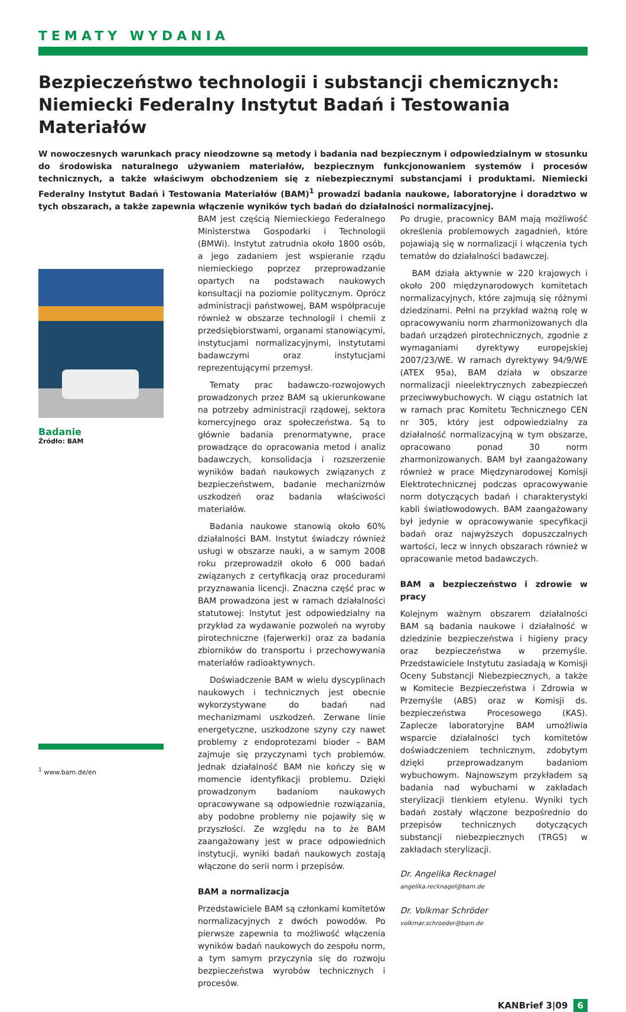TEMATY WYDANIA
Bezpieczeństwo technologii i substancji chemicznych: Niemiecki Federalny Instytut Badań i Testowania Materiałów
W nowoczesnych warunkach pracy nieodzowne są metody i badania nad bezpiecznym i odpowiedzialnym w stosunku do środowiska naturalnego używaniem materiałów, bezpiecznym funkcjonowaniem systemów i procesów technicznych, a także właściwym obchodzeniem się z niebezpiecznymi substancjami i produktami. Niemiecki Federalny Instytut Badań i Testowania Materiałów (BAM)<sup>1</sup> prowadzi badania naukowe, laboratoryjne i doradztwo w tych obszarach, a także zapewnia włączenie wyników tych badań do działalności normalizacyjnej.
Badanie
Źródło: BAM
<sup>1</sup> www.bam.de/en
BAM jest częścią Niemieckiego Federalnego Ministerstwa Gospodarki i Technologii (BMWi). Instytut zatrudnia około 1800 osób, a jego zadaniem jest wspieranie rządu niemieckiego poprzez przeprowadzanie opartych na podstawach naukowych konsultacji na poziomie politycznym. Oprócz administracji państwowej, BAM współpracuje również w obszarze technologii i chemii z przedsiębiorstwami, organami stanowiącymi, instytucjami normalizacyjnymi, instytutami badawczymi oraz instytucjami reprezentującymi przemysł.
Tematy prac badawczo-rozwojowych prowadzonych przez BAM są ukierunkowane na potrzeby administracji rządowej, sektora komercyjnego oraz społeczeństwa. Są to głównie badania prenormatywne, prace prowadzące do opracowania metod i analiz badawczych, konsolidacja i rozszerzenie wyników badań naukowych związanych z bezpieczeństwem, badanie mechanizmów uszkodzeń oraz badania właściwości materiałów.
Badania naukowe stanowią około 60% działalności BAM. Instytut świadczy również usługi w obszarze nauki, a w samym 2008 roku przeprowadził około 6 000 badań związanych z certyfikacją oraz procedurami przyznawania licencji. Znaczna część prac w BAM prowadzona jest w ramach działalności statutowej: Instytut jest odpowiedzialny na przykład za wydawanie pozwoleń na wyroby pirotechniczne (fajerwerki) oraz za badania zbiorników do transportu i przechowywania materiałów radioaktywnych.
Doświadczenie BAM w wielu dyscyplinach naukowych i technicznych jest obecnie wykorzystywane do badań nad mechanizmami uszkodzeń. Zerwane linie energetyczne, uszkodzone szyny czy nawet problemy z endoprotezami bioder – BAM zajmuje się przyczynami tych problemów. Jednak działalność BAM nie kończy się w momencie identyfikacji problemu. Dzięki prowadzonym badaniom naukowych opracowywane są odpowiednie rozwiązania, aby podobne problemy nie pojawiły się w przyszłości. Ze względu na to że BAM zaangażowany jest w prace odpowiednich instytucji, wyniki badań naukowych zostają włączone do serii norm i przepisów.
BAM a normalizacja
Przedstawiciele BAM są członkami komitetów normalizacyjnych z dwóch powodów. Po pierwsze zapewnia to możliwość włączenia wyników badań naukowych do zespołu norm, a tym samym przyczynia się do rozwoju bezpieczeństwa wyrobów technicznych i procesów.
Po drugie, pracownicy BAM mają możliwość określenia problemowych zagadnień, które pojawiają się w normalizacji i włączenia tych tematów do działalności badawczej.
BAM działa aktywnie w 220 krajowych i około 200 międzynarodowych komitetach normalizacyjnych, które zajmują się różnymi dziedzinami. Pełni na przykład ważną rolę w opracowywaniu norm zharmonizowanych dla badań urządzeń pirotechnicznych, zgodnie z wymaganiami dyrektywy europejskiej 2007/23/WE. W ramach dyrektywy 94/9/WE (ATEX 95a), BAM działa w obszarze normalizacji nieelektrycznych zabezpieczeń przeciwwybuchowych. W ciągu ostatnich lat w ramach prac Komitetu Technicznego CEN nr 305, który jest odpowiedzialny za działalność normalizacyjną w tym obszarze, opracowano ponad 30 norm zharmonizowanych. BAM był zaangażowany również w prace Międzynarodowej Komisji Elektrotechnicznej podczas opracowywanie norm dotyczących badań i charakterystyki kabli światłowodowych. BAM zaangażowany był jedynie w opracowywanie specyfikacji badań oraz najwyższych dopuszczalnych wartości, lecz w innych obszarach również w opracowanie metod badawczych.
BAM a bezpieczeństwo i zdrowie w pracy
Kolejnym ważnym obszarem działalności BAM są badania naukowe i działalność w dziedzinie bezpieczeństwa i higieny pracy oraz bezpieczeństwa w przemyśle. Przedstawiciele Instytutu zasiadają w Komisji Oceny Substancji Niebezpiecznych, a także w Komitecie Bezpieczeństwa i Zdrowia w Przemyśle (ABS) oraz w Komisji ds. bezpieczeństwa Procesowego (KAS). Zaplecze laboratoryjne BAM umożliwia wsparcie działalności tych komitetów doświadczeniem technicznym, zdobytym dzięki przeprowadzanym badaniom wybuchowym. Najnowszym przykładem są badania nad wybuchami w zakładach sterylizacji tlenkiem etylenu. Wyniki tych badań zostały włączone bezpośrednio do przepisów technicznych dotyczących substancji niebezpiecznych (TRGS) w zakładach sterylizacji.
Dr. Angelika Recknagel
angelika.recknagel@bam.de
Dr. Volkmar Schröder
volkmar.schroeder@bam.de
KANBrief 3|09 6